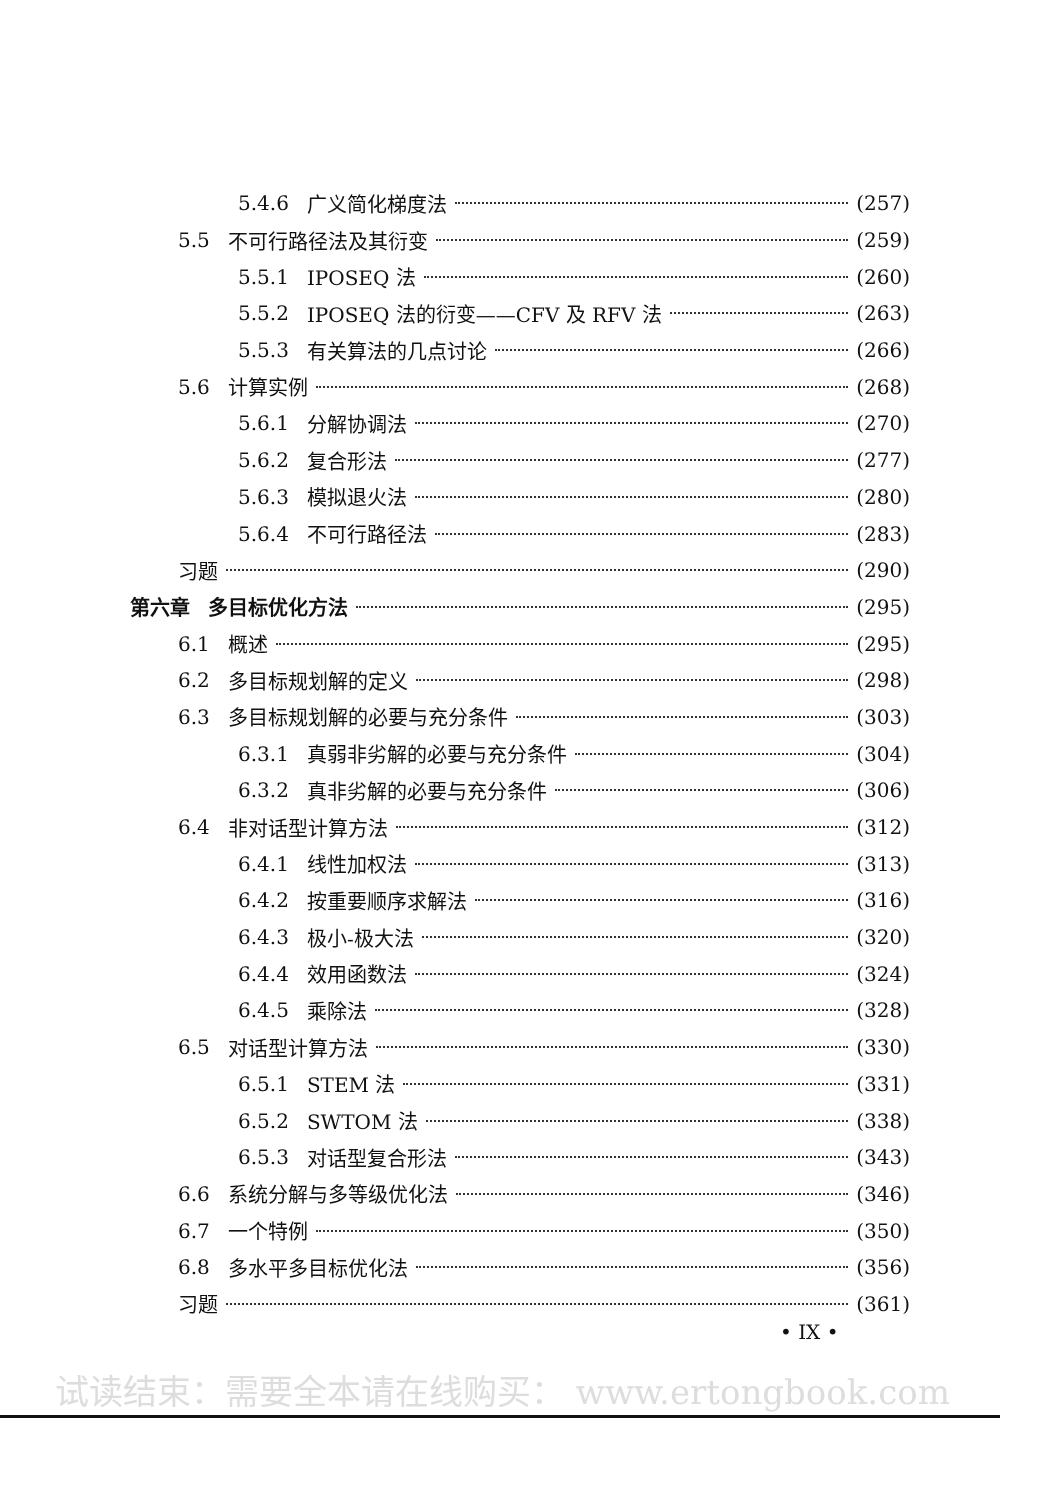5.4.6 广义简化梯度法 (257)
5.5 不可行路径法及其衍变 (259)
5.5.1 IPOSEQ 法 (260)
5.5.2 IPOSEQ 法的衍变——CFV 及 RFV 法 (263)
5.5.3 有关算法的几点讨论 (266)
5.6 计算实例 (268)
5.6.1 分解协调法 (270)
5.6.2 复合形法 (277)
5.6.3 模拟退火法 (280)
5.6.4 不可行路径法 (283)
习题 (290)
第六章 多目标优化方法 (295)
6.1 概述 (295)
6.2 多目标规划解的定义 (298)
6.3 多目标规划解的必要与充分条件 (303)
6.3.1 真弱非劣解的必要与充分条件 (304)
6.3.2 真非劣解的必要与充分条件 (306)
6.4 非对话型计算方法 (312)
6.4.1 线性加权法 (313)
6.4.2 按重要顺序求解法 (316)
6.4.3 极小-极大法 (320)
6.4.4 效用函数法 (324)
6.4.5 乘除法 (328)
6.5 对话型计算方法 (330)
6.5.1 STEM 法 (331)
6.5.2 SWTOM 法 (338)
6.5.3 对话型复合形法 (343)
6.6 系统分解与多等级优化法 (346)
6.7 一个特例 (350)
6.8 多水平多目标优化法 (356)
习题 (361)
• IX •
试读结束：需要全本请在线购买： www.ertongbook.com